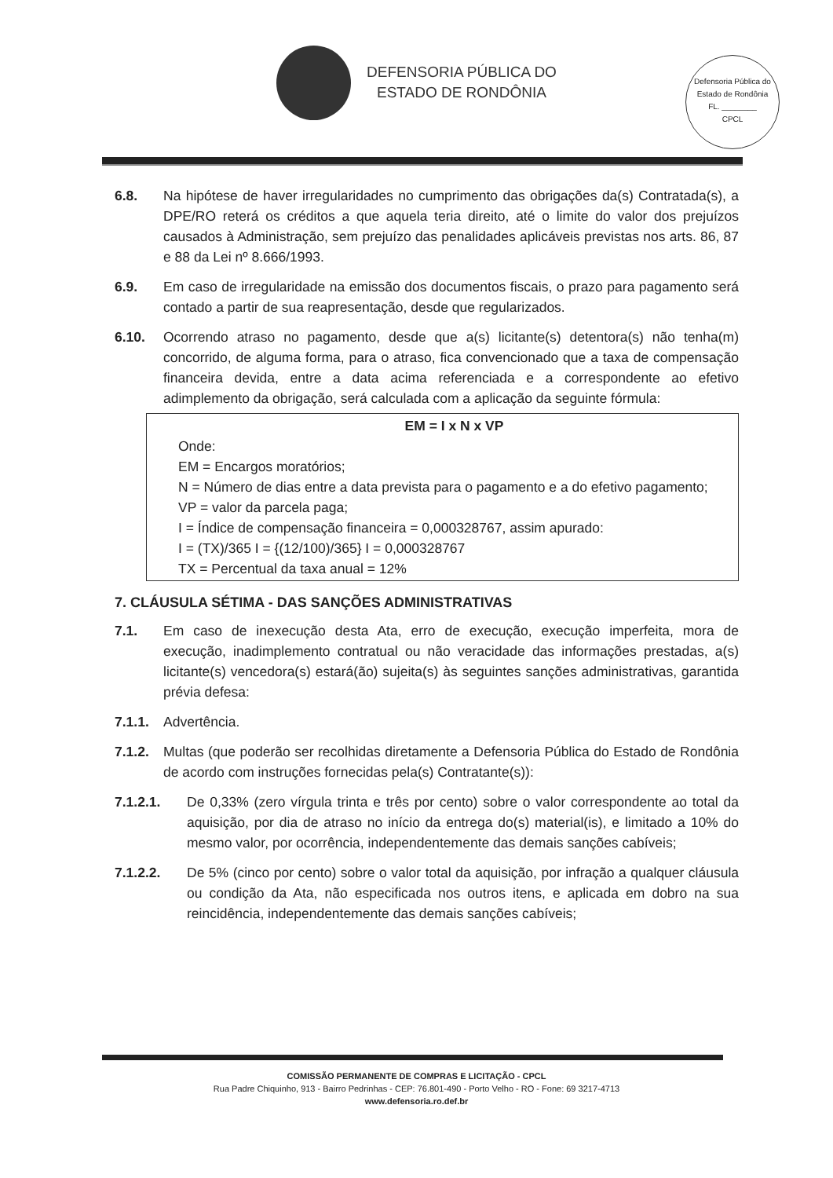DEFENSORIA PÚBLICA DO
ESTADO DE RONDÔNIA
Defensoria Pública do Estado de Rondônia
FL. ________
CPCL
6.8. Na hipótese de haver irregularidades no cumprimento das obrigações da(s) Contratada(s), a DPE/RO reterá os créditos a que aquela teria direito, até o limite do valor dos prejuízos causados à Administração, sem prejuízo das penalidades aplicáveis previstas nos arts. 86, 87 e 88 da Lei nº 8.666/1993.
6.9. Em caso de irregularidade na emissão dos documentos fiscais, o prazo para pagamento será contado a partir de sua reapresentação, desde que regularizados.
6.10. Ocorrendo atraso no pagamento, desde que a(s) licitante(s) detentora(s) não tenha(m) concorrido, de alguma forma, para o atraso, fica convencionado que a taxa de compensação financeira devida, entre a data acima referenciada e a correspondente ao efetivo adimplemento da obrigação, será calculada com a aplicação da seguinte fórmula:
EM = I x N x VP
Onde:
EM = Encargos moratórios;
N = Número de dias entre a data prevista para o pagamento e a do efetivo pagamento;
VP = valor da parcela paga;
I = Índice de compensação financeira = 0,000328767, assim apurado:
I = (TX)/365 I = {(12/100)/365} I = 0,000328767
TX = Percentual da taxa anual = 12%
7. CLÁUSULA SÉTIMA - DAS SANÇÕES ADMINISTRATIVAS
7.1. Em caso de inexecução desta Ata, erro de execução, execução imperfeita, mora de execução, inadimplemento contratual ou não veracidade das informações prestadas, a(s) licitante(s) vencedora(s) estará(ão) sujeita(s) às seguintes sanções administrativas, garantida prévia defesa:
7.1.1. Advertência.
7.1.2. Multas (que poderão ser recolhidas diretamente a Defensoria Pública do Estado de Rondônia de acordo com instruções fornecidas pela(s) Contratante(s)):
7.1.2.1. De 0,33% (zero vírgula trinta e três por cento) sobre o valor correspondente ao total da aquisição, por dia de atraso no início da entrega do(s) material(is), e limitado a 10% do mesmo valor, por ocorrência, independentemente das demais sanções cabíveis;
7.1.2.2. De 5% (cinco por cento) sobre o valor total da aquisição, por infração a qualquer cláusula ou condição da Ata, não especificada nos outros itens, e aplicada em dobro na sua reincidência, independentemente das demais sanções cabíveis;
COMISSÃO PERMANENTE DE COMPRAS E LICITAÇÃO - CPCL
Rua Padre Chiquinho, 913 - Bairro Pedrinhas - CEP: 76.801-490 - Porto Velho - RO - Fone: 69 3217-4713
www.defensoria.ro.def.br